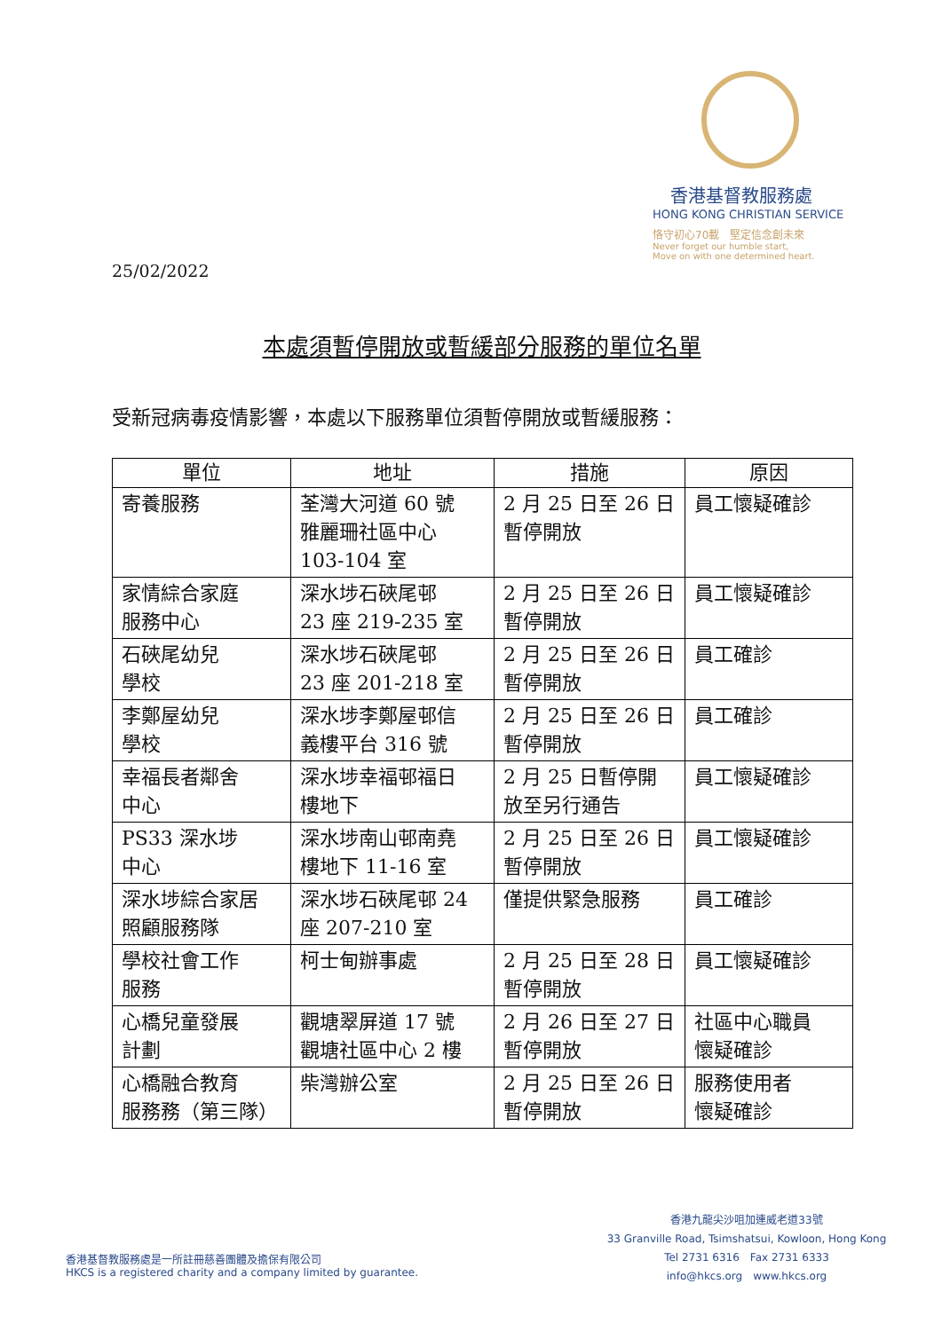香港基督教服務處
HONG KONG CHRISTIAN SERVICE
恪守初心70載　堅定信念創未來
Never forget our humble start,
Move on with one determined heart.
25/02/2022
本處須暫停開放或暫緩部分服務的單位名單
受新冠病毒疫情影響，本處以下服務單位須暫停開放或暫緩服務：
| 單位 | 地址 | 措施 | 原因 |
| --- | --- | --- | --- |
| 寄養服務 | 荃灣大河道 60 號 雅麗珊社區中心 103-104 室 | 2 月 25 日至 26 日 暫停開放 | 員工懷疑確診 |
| 家情綜合家庭 服務中心 | 深水埗石硤尾邨 23 座 219-235 室 | 2 月 25 日至 26 日 暫停開放 | 員工懷疑確診 |
| 石硤尾幼兒 學校 | 深水埗石硤尾邨 23 座 201-218 室 | 2 月 25 日至 26 日 暫停開放 | 員工確診 |
| 李鄭屋幼兒 學校 | 深水埗李鄭屋邨信 義樓平台 316 號 | 2 月 25 日至 26 日 暫停開放 | 員工確診 |
| 幸福長者鄰舍 中心 | 深水埗幸福邨福日 樓地下 | 2 月 25 日暫停開 放至另行通告 | 員工懷疑確診 |
| PS33 深水埗 中心 | 深水埗南山邨南堯 樓地下 11-16 室 | 2 月 25 日至 26 日 暫停開放 | 員工懷疑確診 |
| 深水埗綜合家居 照顧服務隊 | 深水埗石硤尾邨 24 座 207-210 室 | 僅提供緊急服務 | 員工確診 |
| 學校社會工作 服務 | 柯士甸辦事處 | 2 月 25 日至 28 日 暫停開放 | 員工懷疑確診 |
| 心橋兒童發展 計劃 | 觀塘翠屏道 17 號 觀塘社區中心 2 樓 | 2 月 26 日至 27 日 暫停開放 | 社區中心職員 懷疑確診 |
| 心橋融合教育 服務務（第三隊） | 柴灣辦公室 | 2 月 25 日至 26 日 暫停開放 | 服務使用者 懷疑確診 |
香港基督教服務處是一所註冊慈善團體及擔保有限公司
HKCS is a registered charity and a company limited by guarantee.
香港九龍尖沙咀加連威老道33號
33 Granville Road, Tsimshatsui, Kowloon, Hong Kong
Tel 2731 6316　Fax 2731 6333
info@hkcs.org　www.hkcs.org